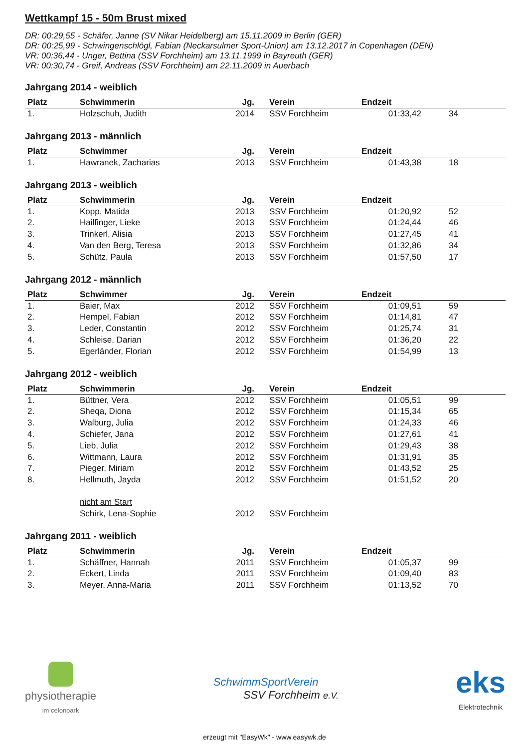Wettkampf 15 - 50m Brust mixed
DR: 00:29,55 - Schäfer, Janne (SV Nikar Heidelberg) am 15.11.2009 in Berlin (GER)
DR: 00:25,99 - Schwingenschlögl, Fabian (Neckarsulmer Sport-Union) am 13.12.2017 in Copenhagen (DEN)
VR: 00:36,44 - Unger, Bettina (SSV Forchheim) am 13.11.1999 in Bayreuth (GER)
VR: 00:30,74 - Greif, Andreas (SSV Forchheim) am 22.11.2009 in Auerbach
Jahrgang 2014 - weiblich
| Platz | Schwimmerin | Jg. | Verein | Endzeit | |
| --- | --- | --- | --- | --- | --- |
| 1. | Holzschuh, Judith | 2014 | SSV Forchheim | 01:33,42 | 34 |
Jahrgang 2013 - männlich
| Platz | Schwimmer | Jg. | Verein | Endzeit | |
| --- | --- | --- | --- | --- | --- |
| 1. | Hawranek, Zacharias | 2013 | SSV Forchheim | 01:43,38 | 18 |
Jahrgang 2013 - weiblich
| Platz | Schwimmerin | Jg. | Verein | Endzeit | |
| --- | --- | --- | --- | --- | --- |
| 1. | Kopp, Matida | 2013 | SSV Forchheim | 01:20,92 | 52 |
| 2. | Hailfinger, Lieke | 2013 | SSV Forchheim | 01:24,44 | 46 |
| 3. | Trinkerl, Alisia | 2013 | SSV Forchheim | 01:27,45 | 41 |
| 4. | Van den Berg, Teresa | 2013 | SSV Forchheim | 01:32,86 | 34 |
| 5. | Schütz, Paula | 2013 | SSV Forchheim | 01:57,50 | 17 |
Jahrgang 2012 - männlich
| Platz | Schwimmer | Jg. | Verein | Endzeit | |
| --- | --- | --- | --- | --- | --- |
| 1. | Baier, Max | 2012 | SSV Forchheim | 01:09,51 | 59 |
| 2. | Hempel, Fabian | 2012 | SSV Forchheim | 01:14,81 | 47 |
| 3. | Leder, Constantin | 2012 | SSV Forchheim | 01:25,74 | 31 |
| 4. | Schleise, Darian | 2012 | SSV Forchheim | 01:36,20 | 22 |
| 5. | Egerländer, Florian | 2012 | SSV Forchheim | 01:54,99 | 13 |
Jahrgang 2012 - weiblich
| Platz | Schwimmerin | Jg. | Verein | Endzeit | |
| --- | --- | --- | --- | --- | --- |
| 1. | Büttner, Vera | 2012 | SSV Forchheim | 01:05,51 | 99 |
| 2. | Sheqa, Diona | 2012 | SSV Forchheim | 01:15,34 | 65 |
| 3. | Walburg, Julia | 2012 | SSV Forchheim | 01:24,33 | 46 |
| 4. | Schiefer, Jana | 2012 | SSV Forchheim | 01:27,61 | 41 |
| 5. | Lieb, Julia | 2012 | SSV Forchheim | 01:29,43 | 38 |
| 6. | Wittmann, Laura | 2012 | SSV Forchheim | 01:31,91 | 35 |
| 7. | Pieger, Miriam | 2012 | SSV Forchheim | 01:43,52 | 25 |
| 8. | Hellmuth, Jayda | 2012 | SSV Forchheim | 01:51,52 | 20 |
| | nicht am Start | | | | |
| | Schirk, Lena-Sophie | 2012 | SSV Forchheim | | |
Jahrgang 2011 - weiblich
| Platz | Schwimmerin | Jg. | Verein | Endzeit | |
| --- | --- | --- | --- | --- | --- |
| 1. | Schäffner, Hannah | 2011 | SSV Forchheim | 01:05,37 | 99 |
| 2. | Eckert, Linda | 2011 | SSV Forchheim | 01:09,40 | 83 |
| 3. | Meyer, Anna-Maria | 2011 | SSV Forchheim | 01:13,52 | 70 |
physiotherapie
im celonpark
SchwimmSportVerein
SSV Forchheim e.V.
eks
Elektrotechnik
erzeugt mit "EasyWk" - www.easywk.de